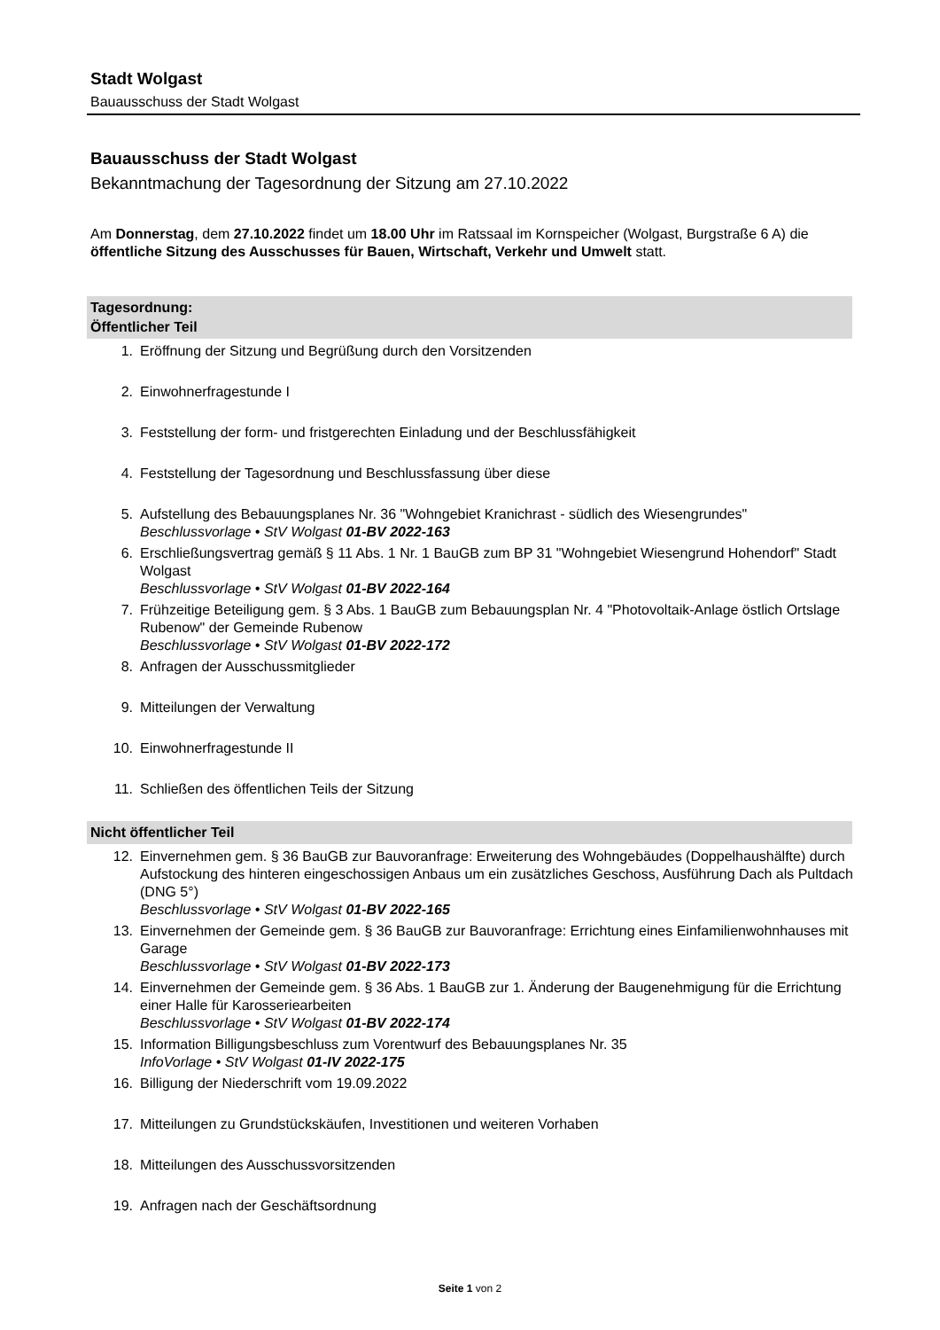Stadt Wolgast
Bauausschuss der Stadt Wolgast
Bauausschuss der Stadt Wolgast
Bekanntmachung der Tagesordnung der Sitzung am 27.10.2022
Am Donnerstag, dem 27.10.2022 findet um 18.00 Uhr im Ratssaal im Kornspeicher (Wolgast, Burgstraße 6 A) die öffentliche Sitzung des Ausschusses für Bauen, Wirtschaft, Verkehr und Umwelt statt.
Tagesordnung:
Öffentlicher Teil
1. Eröffnung der Sitzung und Begrüßung durch den Vorsitzenden
2. Einwohnerfragestunde I
3. Feststellung der form- und fristgerechten Einladung und der Beschlussfähigkeit
4. Feststellung der Tagesordnung und Beschlussfassung über diese
5. Aufstellung des Bebauungsplanes Nr. 36 "Wohngebiet Kranichrast - südlich des Wiesengrundes"
Beschlussvorlage • StV Wolgast 01-BV 2022-163
6. Erschließungsvertrag gemäß § 11 Abs. 1 Nr. 1 BauGB zum BP 31 "Wohngebiet Wiesengrund Hohendorf" Stadt Wolgast
Beschlussvorlage • StV Wolgast 01-BV 2022-164
7. Frühzeitige Beteiligung gem. § 3 Abs. 1 BauGB zum Bebauungsplan Nr. 4 "Photovoltaik-Anlage östlich Ortslage Rubenow" der Gemeinde Rubenow
Beschlussvorlage • StV Wolgast 01-BV 2022-172
8. Anfragen der Ausschussmitglieder
9. Mitteilungen der Verwaltung
10. Einwohnerfragestunde II
11. Schließen des öffentlichen Teils der Sitzung
Nicht öffentlicher Teil
12. Einvernehmen gem. § 36 BauGB zur Bauvoranfrage: Erweiterung des Wohngebäudes (Doppelhaushälfte) durch Aufstockung des hinteren eingeschossigen Anbaus um ein zusätzliches Geschoss, Ausführung Dach als Pultdach (DNG 5°)
Beschlussvorlage • StV Wolgast 01-BV 2022-165
13. Einvernehmen der Gemeinde gem. § 36 BauGB zur Bauvoranfrage: Errichtung eines Einfamilienwohnhauses mit Garage
Beschlussvorlage • StV Wolgast 01-BV 2022-173
14. Einvernehmen der Gemeinde gem. § 36 Abs. 1 BauGB zur 1. Änderung der Baugenehmigung für die Errichtung einer Halle für Karosseriearbeiten
Beschlussvorlage • StV Wolgast 01-BV 2022-174
15. Information Billigungsbeschluss zum Vorentwurf des Bebauungsplanes Nr. 35
InfoVorlage • StV Wolgast 01-IV 2022-175
16. Billigung der Niederschrift vom 19.09.2022
17. Mitteilungen zu Grundstückskäufen, Investitionen und weiteren Vorhaben
18. Mitteilungen des Ausschussvorsitzenden
19. Anfragen nach der Geschäftsordnung
Seite 1 von 2